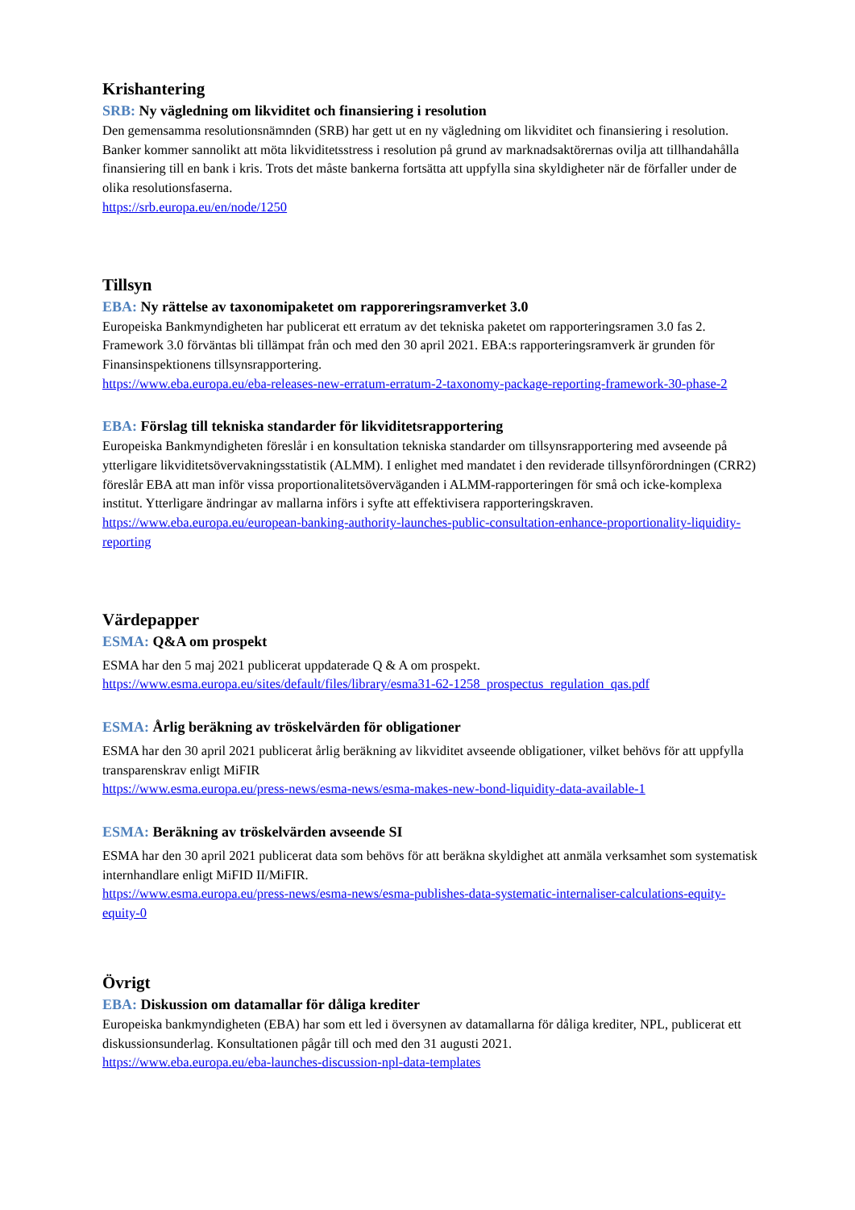Krishantering
SRB: Ny vägledning om likviditet och finansiering i resolution
Den gemensamma resolutionsnämnden (SRB) har gett ut en ny vägledning om likviditet och finansiering i resolution. Banker kommer sannolikt att möta likviditetsstress i resolution på grund av marknadsaktörernas ovilja att tillhandahålla finansiering till en bank i kris. Trots det måste bankerna fortsätta att uppfylla sina skyldigheter när de förfaller under de olika resolutionsfaserna.
https://srb.europa.eu/en/node/1250
Tillsyn
EBA: Ny rättelse av taxonomipaketet om rapporeringsramverket 3.0
Europeiska Bankmyndigheten har publicerat ett erratum av det tekniska paketet om rapporteringsramen 3.0 fas 2. Framework 3.0 förväntas bli tillämpat från och med den 30 april 2021. EBA:s rapporteringsramverk är grunden för Finansinspektionens tillsynsrapportering.
https://www.eba.europa.eu/eba-releases-new-erratum-erratum-2-taxonomy-package-reporting-framework-30-phase-2
EBA: Förslag till tekniska standarder för likviditetsrapportering
Europeiska Bankmyndigheten föreslår i en konsultation tekniska standarder om tillsynsrapportering med avseende på ytterligare likviditetsövervakningsstatistik (ALMM). I enlighet med mandatet i den reviderade tillsynförordningen (CRR2) föreslår EBA att man inför vissa proportionalitetsöverväganden i ALMM-rapporteringen för små och icke-komplexa institut. Ytterligare ändringar av mallarna införs i syfte att effektivisera rapporteringskraven.
https://www.eba.europa.eu/european-banking-authority-launches-public-consultation-enhance-proportionality-liquidity-reporting
Värdepapper
ESMA: Q&A om prospekt
ESMA har den 5 maj 2021 publicerat uppdaterade Q & A om prospekt.
https://www.esma.europa.eu/sites/default/files/library/esma31-62-1258_prospectus_regulation_qas.pdf
ESMA: Årlig beräkning av tröskelvärden för obligationer
ESMA har den 30 april 2021 publicerat årlig beräkning av likviditet avseende obligationer, vilket behövs för att uppfylla transparenskrav enligt MiFIR
https://www.esma.europa.eu/press-news/esma-news/esma-makes-new-bond-liquidity-data-available-1
ESMA: Beräkning av tröskelvärden avseende SI
ESMA har den 30 april 2021 publicerat data som behövs för att beräkna skyldighet att anmäla verksamhet som systematisk internhandlare enligt MiFID II/MiFIR.
https://www.esma.europa.eu/press-news/esma-news/esma-publishes-data-systematic-internaliser-calculations-equity-equity-0
Övrigt
EBA: Diskussion om datamallar för dåliga krediter
Europeiska bankmyndigheten (EBA) har som ett led i översynen av datamallarna för dåliga krediter, NPL, publicerat ett diskussionsunderlag. Konsultationen pågår till och med den 31 augusti 2021.
https://www.eba.europa.eu/eba-launches-discussion-npl-data-templates